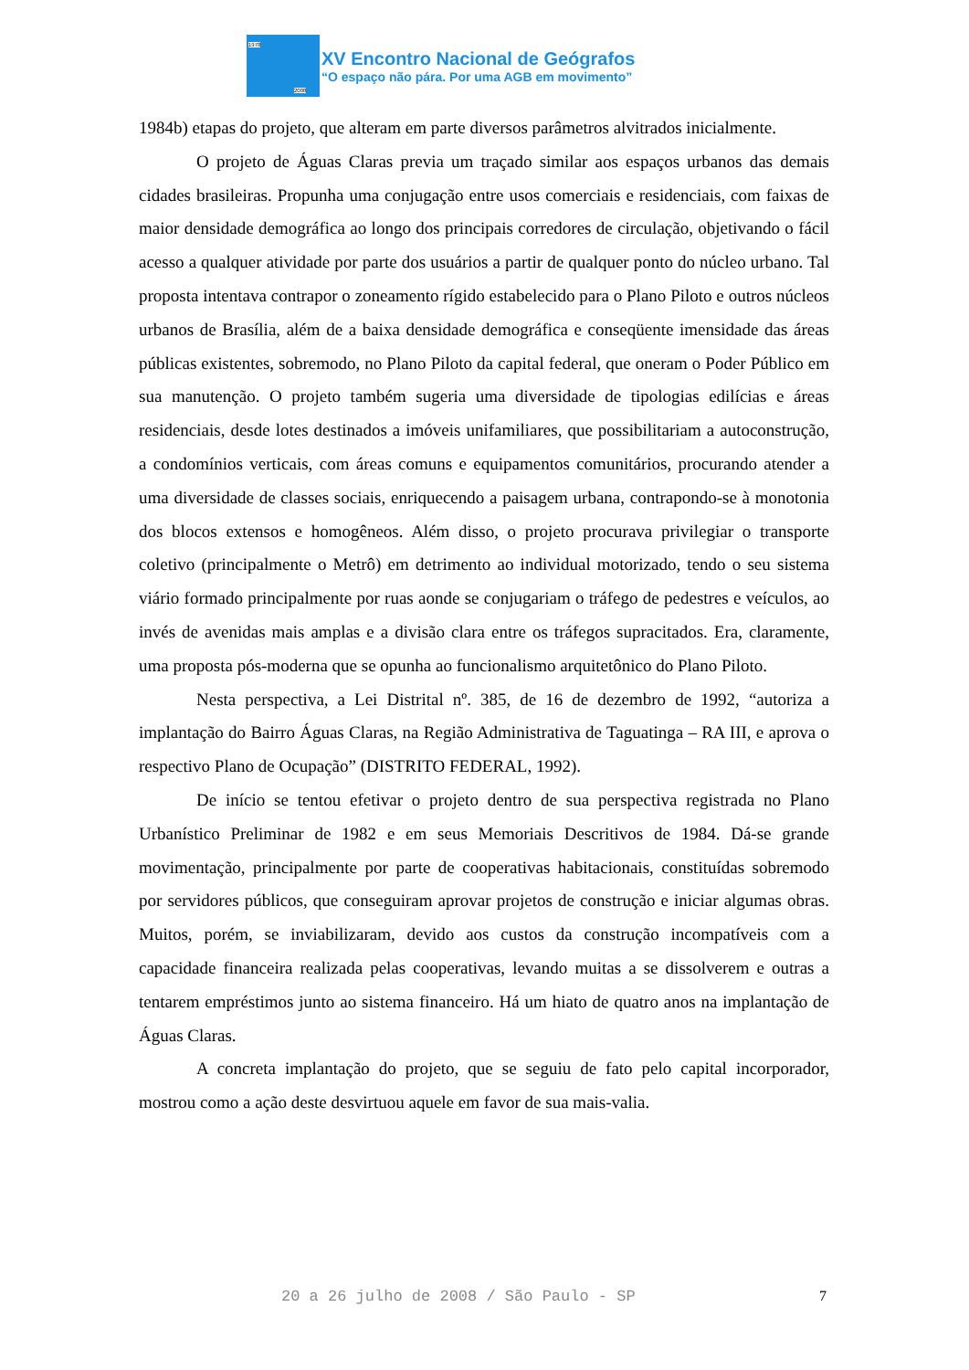1978
2008
XV Encontro Nacional de Geógrafos
“O espaço não pára. Por uma AGB em movimento”
1984b) etapas do projeto, que alteram em parte diversos parâmetros alvitrados inicialmente.
O projeto de Águas Claras previa um traçado similar aos espaços urbanos das demais cidades brasileiras. Propunha uma conjugação entre usos comerciais e residenciais, com faixas de maior densidade demográfica ao longo dos principais corredores de circulação, objetivando o fácil acesso a qualquer atividade por parte dos usuários a partir de qualquer ponto do núcleo urbano. Tal proposta intentava contrapor o zoneamento rígido estabelecido para o Plano Piloto e outros núcleos urbanos de Brasília, além de a baixa densidade demográfica e conseqüente imensidade das áreas públicas existentes, sobremodo, no Plano Piloto da capital federal, que oneram o Poder Público em sua manutenção. O projeto também sugeria uma diversidade de tipologias edilícias e áreas residenciais, desde lotes destinados a imóveis unifamiliares, que possibilitariam a autoconstrução, a condomínios verticais, com áreas comuns e equipamentos comunitários, procurando atender a uma diversidade de classes sociais, enriquecendo a paisagem urbana, contrapondo-se à monotonia dos blocos extensos e homogêneos. Além disso, o projeto procurava privilegiar o transporte coletivo (principalmente o Metrô) em detrimento ao individual motorizado, tendo o seu sistema viário formado principalmente por ruas aonde se conjugariam o tráfego de pedestres e veículos, ao invés de avenidas mais amplas e a divisão clara entre os tráfegos supracitados. Era, claramente, uma proposta pós-moderna que se opunha ao funcionalismo arquitetônico do Plano Piloto.
Nesta perspectiva, a Lei Distrital nº. 385, de 16 de dezembro de 1992, “autoriza a implantação do Bairro Águas Claras, na Região Administrativa de Taguatinga – RA III, e aprova o respectivo Plano de Ocupação” (DISTRITO FEDERAL, 1992).
De início se tentou efetivar o projeto dentro de sua perspectiva registrada no Plano Urbanístico Preliminar de 1982 e em seus Memoriais Descritivos de 1984. Dá-se grande movimentação, principalmente por parte de cooperativas habitacionais, constituídas sobremodo por servidores públicos, que conseguiram aprovar projetos de construção e iniciar algumas obras. Muitos, porém, se inviabilizaram, devido aos custos da construção incompatíveis com a capacidade financeira realizada pelas cooperativas, levando muitas a se dissolverem e outras a tentarem empréstimos junto ao sistema financeiro. Há um hiato de quatro anos na implantação de Águas Claras.
A concreta implantação do projeto, que se seguiu de fato pelo capital incorporador, mostrou como a ação deste desvirtuou aquele em favor de sua mais-valia.
20 a 26 julho de 2008 / São Paulo - SP
7